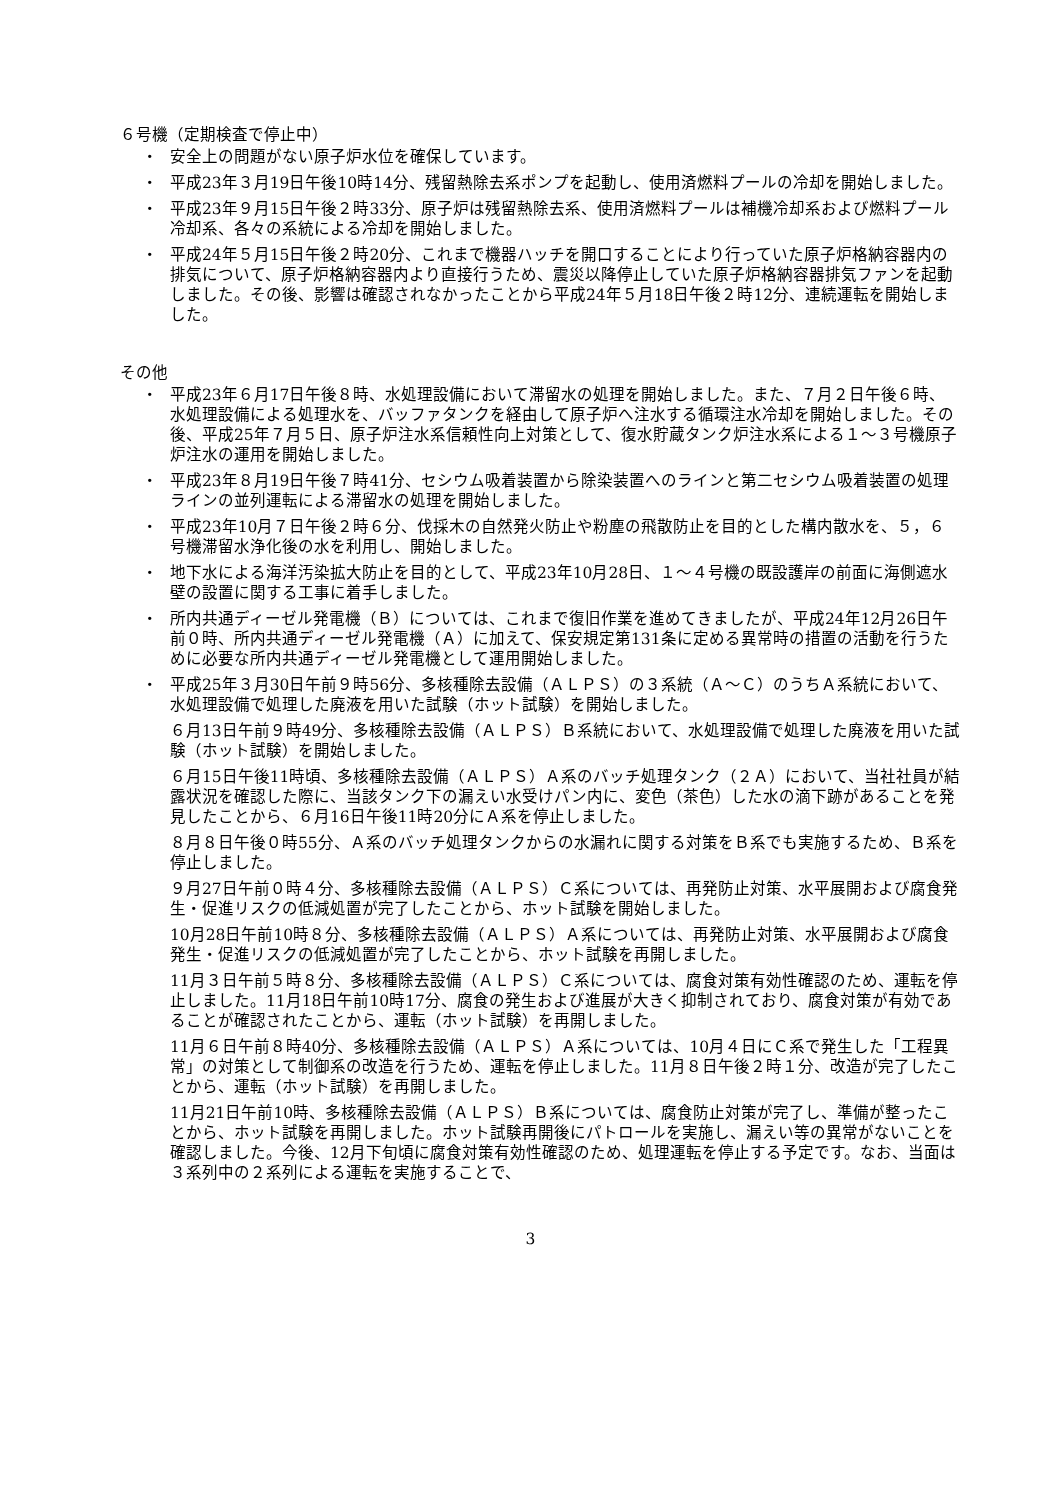６号機（定期検査で停止中）
・ 安全上の問題がない原子炉水位を確保しています。
・ 平成23年３月19日午後10時14分、残留熱除去系ポンプを起動し、使用済燃料プールの冷却を開始しました。
・ 平成23年９月15日午後２時33分、原子炉は残留熱除去系、使用済燃料プールは補機冷却系および燃料プール冷却系、各々の系統による冷却を開始しました。
・ 平成24年５月15日午後２時20分、これまで機器ハッチを開口することにより行っていた原子炉格納容器内の排気について、原子炉格納容器内より直接行うため、震災以降停止していた原子炉格納容器排気ファンを起動しました。その後、影響は確認されなかったことから平成24年５月18日午後２時12分、連続運転を開始しました。
その他
・ 平成23年６月17日午後８時、水処理設備において滞留水の処理を開始しました。また、７月２日午後６時、水処理設備による処理水を、バッファタンクを経由して原子炉へ注水する循環注水冷却を開始しました。その後、平成25年７月５日、原子炉注水系信頼性向上対策として、復水貯蔵タンク炉注水系による１～３号機原子炉注水の運用を開始しました。
・ 平成23年８月19日午後７時41分、セシウム吸着装置から除染装置へのラインと第二セシウム吸着装置の処理ラインの並列運転による滞留水の処理を開始しました。
・ 平成23年10月７日午後２時６分、伐採木の自然発火防止や粉塵の飛散防止を目的とした構内散水を、５，６号機滞留水浄化後の水を利用し、開始しました。
・ 地下水による海洋汚染拡大防止を目的として、平成23年10月28日、１～４号機の既設護岸の前面に海側遮水壁の設置に関する工事に着手しました。
・ 所内共通ディーゼル発電機（Ｂ）については、これまで復旧作業を進めてきましたが、平成24年12月26日午前０時、所内共通ディーゼル発電機（Ａ）に加えて、保安規定第131条に定める異常時の措置の活動を行うために必要な所内共通ディーゼル発電機として運用開始しました。
・
平成25年３月30日午前９時56分、多核種除去設備（ＡＬＰＳ）の３系統（Ａ～Ｃ）のうちＡ系統において、水処理設備で処理した廃液を用いた試験（ホット試験）を開始しました。
６月13日午前９時49分、多核種除去設備（ＡＬＰＳ）Ｂ系統において、水処理設備で処理した廃液を用いた試験（ホット試験）を開始しました。
６月15日午後11時頃、多核種除去設備（ＡＬＰＳ）Ａ系のバッチ処理タンク（２Ａ）において、当社社員が結露状況を確認した際に、当該タンク下の漏えい水受けパン内に、変色（茶色）した水の滴下跡があることを発見したことから、６月16日午後11時20分にＡ系を停止しました。
８月８日午後０時55分、Ａ系のバッチ処理タンクからの水漏れに関する対策をＢ系でも実施するため、Ｂ系を停止しました。
９月27日午前０時４分、多核種除去設備（ＡＬＰＳ）Ｃ系については、再発防止対策、水平展開および腐食発生・促進リスクの低減処置が完了したことから、ホット試験を開始しました。
10月28日午前10時８分、多核種除去設備（ＡＬＰＳ）Ａ系については、再発防止対策、水平展開および腐食発生・促進リスクの低減処置が完了したことから、ホット試験を再開しました。
11月３日午前５時８分、多核種除去設備（ＡＬＰＳ）Ｃ系については、腐食対策有効性確認のため、運転を停止しました。11月18日午前10時17分、腐食の発生および進展が大きく抑制されており、腐食対策が有効であることが確認されたことから、運転（ホット試験）を再開しました。
11月６日午前８時40分、多核種除去設備（ＡＬＰＳ）Ａ系については、10月４日にＣ系で発生した「工程異常」の対策として制御系の改造を行うため、運転を停止しました。11月８日午後２時１分、改造が完了したことから、運転（ホット試験）を再開しました。
11月21日午前10時、多核種除去設備（ＡＬＰＳ）Ｂ系については、腐食防止対策が完了し、準備が整ったことから、ホット試験を再開しました。ホット試験再開後にパトロールを実施し、漏えい等の異常がないことを確認しました。今後、12月下旬頃に腐食対策有効性確認のため、処理運転を停止する予定です。なお、当面は３系列中の２系列による運転を実施することで、
3